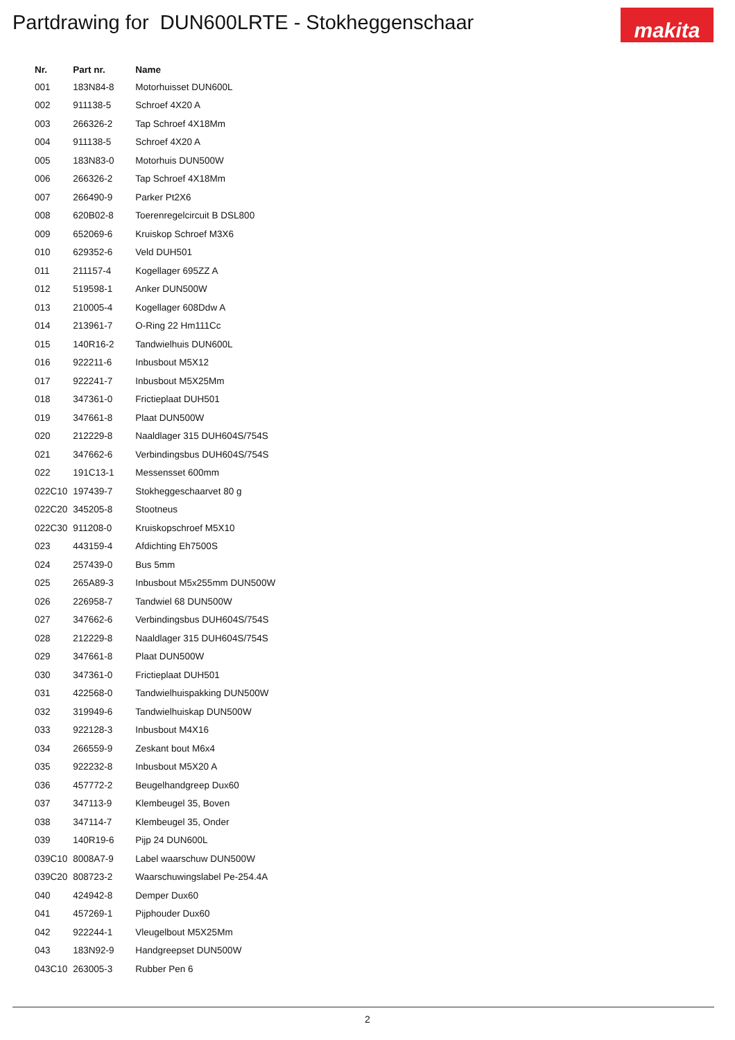Partdrawing for DUN600LRTE - Stokheggenschaar
makita
| Nr. | Part nr. | Name |
| --- | --- | --- |
| 001 | 183N84-8 | Motorhuisset DUN600L |
| 002 | 911138-5 | Schroef 4X20 A |
| 003 | 266326-2 | Tap Schroef 4X18Mm |
| 004 | 911138-5 | Schroef 4X20 A |
| 005 | 183N83-0 | Motorhuis DUN500W |
| 006 | 266326-2 | Tap Schroef 4X18Mm |
| 007 | 266490-9 | Parker Pt2X6 |
| 008 | 620B02-8 | Toerenregelcircuit B DSL800 |
| 009 | 652069-6 | Kruiskop Schroef M3X6 |
| 010 | 629352-6 | Veld DUH501 |
| 011 | 211157-4 | Kogellager 695ZZ A |
| 012 | 519598-1 | Anker DUN500W |
| 013 | 210005-4 | Kogellager 608Ddw A |
| 014 | 213961-7 | O-Ring 22 Hm111Cc |
| 015 | 140R16-2 | Tandwielhuis DUN600L |
| 016 | 922211-6 | Inbusbout M5X12 |
| 017 | 922241-7 | Inbusbout M5X25Mm |
| 018 | 347361-0 | Frictieplaat DUH501 |
| 019 | 347661-8 | Plaat DUN500W |
| 020 | 212229-8 | Naaldlager 315 DUH604S/754S |
| 021 | 347662-6 | Verbindingsbus DUH604S/754S |
| 022 | 191C13-1 | Messensset 600mm |
| 022C10 | 197439-7 | Stokheggeschaarvet 80 g |
| 022C20 | 345205-8 | Stootneus |
| 022C30 | 911208-0 | Kruiskopschroef M5X10 |
| 023 | 443159-4 | Afdichting Eh7500S |
| 024 | 257439-0 | Bus 5mm |
| 025 | 265A89-3 | Inbusbout M5x255mm DUN500W |
| 026 | 226958-7 | Tandwiel 68 DUN500W |
| 027 | 347662-6 | Verbindingsbus DUH604S/754S |
| 028 | 212229-8 | Naaldlager 315 DUH604S/754S |
| 029 | 347661-8 | Plaat DUN500W |
| 030 | 347361-0 | Frictieplaat DUH501 |
| 031 | 422568-0 | Tandwielhuispakking DUN500W |
| 032 | 319949-6 | Tandwielhuiskap DUN500W |
| 033 | 922128-3 | Inbusbout M4X16 |
| 034 | 266559-9 | Zeskant bout M6x4 |
| 035 | 922232-8 | Inbusbout M5X20 A |
| 036 | 457772-2 | Beugelhandgreep Dux60 |
| 037 | 347113-9 | Klembeugel 35, Boven |
| 038 | 347114-7 | Klembeugel 35, Onder |
| 039 | 140R19-6 | Pijp 24 DUN600L |
| 039C10 | 8008A7-9 | Label waarschuw DUN500W |
| 039C20 | 808723-2 | Waarschuwingslabel Pe-254.4A |
| 040 | 424942-8 | Demper Dux60 |
| 041 | 457269-1 | Pijphouder Dux60 |
| 042 | 922244-1 | Vleugelbout M5X25Mm |
| 043 | 183N92-9 | Handgreepset DUN500W |
| 043C10 | 263005-3 | Rubber Pen 6 |
2